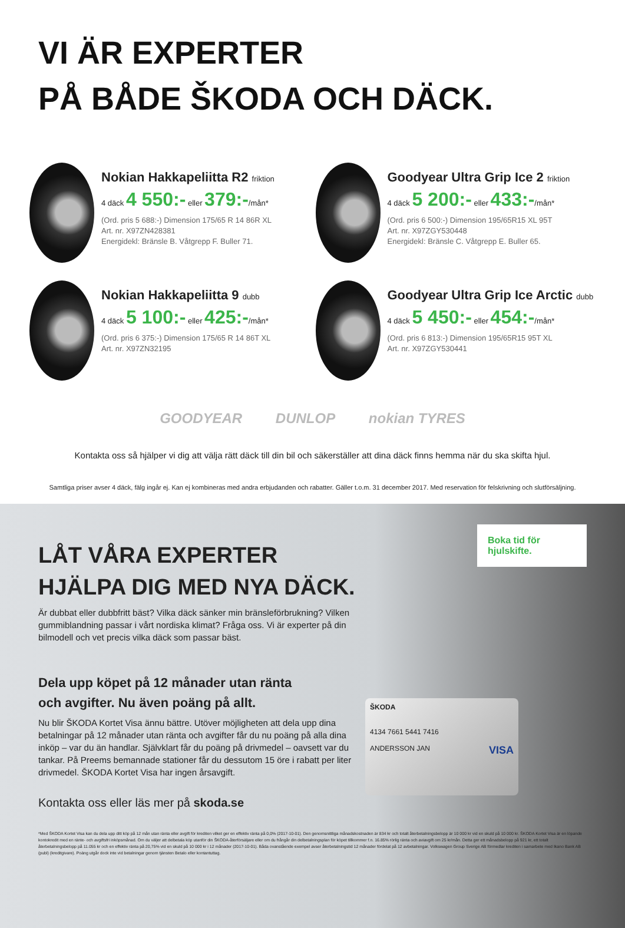VI ÄR EXPERTER
PÅ BÅDE ŠKODA OCH DÄCK.
Nokian Hakkapeliitta R2 friktion
4 däck 4 550:- eller 379:-/mån*
(Ord. pris 5 688:-) Dimension 175/65 R 14 86R XL
Art. nr. X97ZN428381
Energidekl: Bränsle B. Våtgrepp F. Buller 71.
Goodyear Ultra Grip Ice 2 friktion
4 däck 5 200:- eller 433:-/mån*
(Ord. pris 6 500:-) Dimension 195/65R15 XL 95T
Art. nr. X97ZGY530448
Energidekl: Bränsle C. Våtgrepp E. Buller 65.
Nokian Hakkapeliitta 9 dubb
4 däck 5 100:- eller 425:-/mån*
(Ord. pris 6 375:-) Dimension 175/65 R 14 86T XL
Art. nr. X97ZN32195
Goodyear Ultra Grip Ice Arctic dubb
4 däck 5 450:- eller 454:-/mån*
(Ord. pris 6 813:-) Dimension 195/65R15 95T XL
Art. nr. X97ZGY530441
GOODYEAR DUNLOP nokian TYRES
Kontakta oss så hjälper vi dig att välja rätt däck till din bil och säkerställer att dina däck finns hemma när du ska skifta hjul.
Samtliga priser avser 4 däck, fälg ingår ej. Kan ej kombineras med andra erbjudanden och rabatter. Gäller t.o.m. 31 december 2017. Med reservation för felskrivning och slutförsäljning.
Boka tid för hjulskifte.
LÅT VÅRA EXPERTER
HJÄLPA DIG MED NYA DÄCK.
Är dubbat eller dubbfritt bäst? Vilka däck sänker min bränsleförbrukning? Vilken gummiblandning passar i vårt nordiska klimat? Fråga oss. Vi är experter på din bilmodell och vet precis vilka däck som passar bäst.
Dela upp köpet på 12 månader utan ränta
och avgifter. Nu även poäng på allt.
Nu blir ŠKODA Kortet Visa ännu bättre. Utöver möjligheten att dela upp dina betalningar på 12 månader utan ränta och avgifter får du nu poäng på alla dina inköp – var du än handlar. Självklart får du poäng på drivmedel – oavsett var du tankar. På Preems bemannade stationer får du dessutom 15 öre i rabatt per liter drivmedel. ŠKODA Kortet Visa har ingen årsavgift.
ŠKODA
4134 7661 5441 7416
ANDERSSON JAN VISA
Kontakta oss eller läs mer på skoda.se
*Med ŠKODA Kortet Visa kan du dela upp ditt köp på 12 mån utan ränta eller avgift för krediten vilket ger en effektiv ränta på 0,0% (2017-10-01). Den genomsnittliga månadskostnaden är 834 kr och totalt återbetalningsbelopp är 10 000 kr vid en skuld på 10 000 kr. ŠKODA Kortet Visa är en löpande kontokredit med en ränte- och avgiftsfri inköpsmånad. Om du väljer att delbetala köp utanför din ŠKODA-återförsäljare eller om du frångår din delbetalningsplan för köpet tillkommer f.n. 16.85% rörlig ränta och aviavgift om 25 kr/mån. Detta ger ett månadsbelopp på 921 kr, ett totalt återbetalningsbelopp på 11.055 kr och en effektiv ränta på 20,75% vid en skuld på 10 000 kr i 12 månader (2017-10-01). Båda ovanstående exempel avser återbetalningstid 12 månader fördelat på 12 avbetalningar. Volkswagen Group Sverige AB förmedlar krediten i samarbete med Ikano Bank AB (publ) (kreditgivare). Poäng utgår dock inte vid betalningar genom tjänsten Betalo eller kontantuttag.